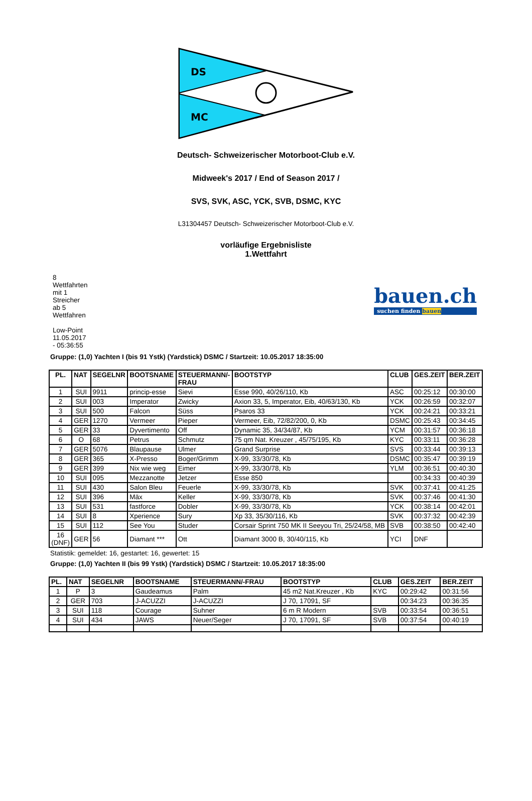DS
MC
Deutsch- Schweizerischer Motorboot-Club e.V.
Midweek's 2017 / End of Season 2017 /
SVS, SVK, ASC, YCK, SVB, DSMC, KYC
L31304457 Deutsch- Schweizerischer Motorboot-Club e.V.
vorläufige Ergebnisliste
1.Wettfahrt
8
Wettfahrten
mit 1
Streicher
ab 5
Wettfahren
Low-Point
11.05.2017
- 05:36:55
bauen.ch
suchen finden bauen
Gruppe: (1,0) Yachten I (bis 91 Ystk) (Yardstick) DSMC / Startzeit: 10.05.2017 18:35:00
| PL. | NAT | SEGELNR | BOOTSNAME | STEUERMANN/- FRAU | BOOTSTYP | CLUB | GES.ZEIT | BER.ZEIT |
| --- | --- | --- | --- | --- | --- | --- | --- | --- |
| 1 | SUI | 9911 | princip-esse | Sievi | Esse 990, 40/26/110, Kb | ASC | 00:25:12 | 00:30:00 |
| 2 | SUI | 003 | Imperator | Zwicky | Axion 33, 5, Imperator, Eib, 40/63/130, Kb | YCK | 00:26:59 | 00:32:07 |
| 3 | SUI | 500 | Falcon | Süss | Psaros 33 | YCK | 00:24:21 | 00:33:21 |
| 4 | GER | 1270 | Vermeer | Pieper | Vermeer, Eib, 72/82/200, 0, Kb | DSMC | 00:25:43 | 00:34:45 |
| 5 | GER | 33 | Dyvertimento | Off | Dynamic 35, 34/34/87, Kb | YCM | 00:31:57 | 00:36:18 |
| 6 | O | 68 | Petrus | Schmutz | 75 qm Nat. Kreuzer , 45/75/195, Kb | KYC | 00:33:11 | 00:36:28 |
| 7 | GER | 5076 | Blaupause | Ulmer | Grand Surprise | SVS | 00:33:44 | 00:39:13 |
| 8 | GER | 365 | X-Presso | Boger/Grimm | X-99, 33/30/78, Kb | DSMC | 00:35:47 | 00:39:19 |
| 9 | GER | 399 | Nix wie weg | Eimer | X-99, 33/30/78, Kb | YLM | 00:36:51 | 00:40:30 |
| 10 | SUI | 095 | Mezzanotte | Jetzer | Esse 850 | | 00:34:33 | 00:40:39 |
| 11 | SUI | 430 | Salon Bleu | Feuerle | X-99, 33/30/78, Kb | SVK | 00:37:41 | 00:41:25 |
| 12 | SUI | 396 | Mäx | Keller | X-99, 33/30/78, Kb | SVK | 00:37:46 | 00:41:30 |
| 13 | SUI | 531 | fastforce | Dobler | X-99, 33/30/78, Kb | YCK | 00:38:14 | 00:42:01 |
| 14 | SUI | 8 | Xperience | Sury | Xp 33, 35/30/116, Kb | SVK | 00:37:32 | 00:42:39 |
| 15 | SUI | 112 | See You | Studer | Corsair Sprint 750 MK II Seeyou Tri, 25/24/58, MB | SVB | 00:38:50 | 00:42:40 |
| 16 (DNF) | GER | 56 | Diamant *** | Ott | Diamant 3000 B, 30/40/115, Kb | YCI | DNF | |
Statistik: gemeldet: 16, gestartet: 16, gewertet: 15
Gruppe: (1,0) Yachten II (bis 99 Ystk) (Yardstick) DSMC / Startzeit: 10.05.2017 18:35:00
| PL. | NAT | SEGELNR | BOOTSNAME | STEUERMANN/-FRAU | BOOTSTYP | CLUB | GES.ZEIT | BER.ZEIT |
| --- | --- | --- | --- | --- | --- | --- | --- | --- |
| 1 | P | 3 | Gaudeamus | Palm | 45 m2 Nat.Kreuzer , Kb | KYC | 00:29:42 | 00:31:56 |
| 2 | GER | 703 | J-ACUZZI | J-ACUZZI | J 70, 17091, SF | | 00:34:23 | 00:36:35 |
| 3 | SUI | 118 | Courage | Suhner | 6 m R Modern | SVB | 00:33:54 | 00:36:51 |
| 4 | SUI | 434 | JAWS | Neuer/Seger | J 70, 17091, SF | SVB | 00:37:54 | 00:40:19 |